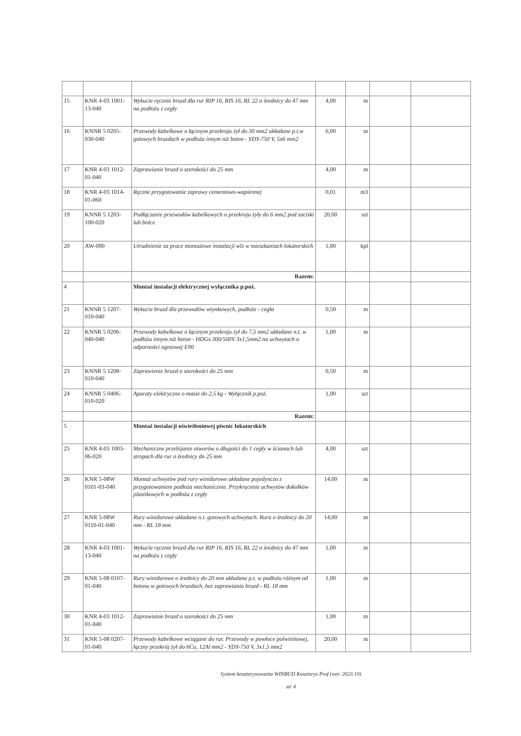| 15 | KNR 4-03 1001-13-040 | Wykucie ręcznie bruzd dla rur RIP 16, RIS 16, RL 22 o średnicy do 47 mm na podłożu z cegły | 4,00 | m | | |
| 16 | KNNR 5 0205-030-040 | Przewody kabelkowe o łącznym przekroju żył do 30 mm2 układane p.t.w gotowych bruzdach w podłożu innym niż beton - YDY-750 V, 5x6 mm2 | 6,00 | m | | |
| 17 | KNR 4-03 1012-01-040 | Zaprawianie bruzd o szerokości do 25 mm | 4,00 | m | | |
| 18 | KNR 4-03 1014-01-060 | Ręczne przygotowanie zaprawy cementowo-wapiennej | 0,01 | m3 | | |
| 19 | KNNR 5 1203-100-020 | Podłączanie przewodów kabelkowych o przekroju żyły do 6 mm2 pod zaciski lub bolce | 20,00 | szt | | |
| 20 | AW-090 | Utrudnienie za prace montażowe instalacji wlz w mieszkaniach lokatorskich | 1,00 | kpl | | |
| | | Razem: | | | | |
| 4 | | Montaż instalacji elektrycznej wyłącznika p.poż. | | | | |
| 21 | KNNR 5 1207-010-040 | Wykucie bruzd dla przewodów wtynkowych, podłoże - cegła | 0,50 | m | | |
| 22 | KNNR 5 0206-040-040 | Przewody kabelkowe o łącznym przekroju żył do 7,5 mm2 układane n.t. w podłożu innym niż beton - HDGs 300/500V 3x1,5mm2 na uchwytach o odporności ogniowej E90 | 1,00 | m | | |
| 23 | KNNR 5 1208-010-040 | Zaprawienie bruzd o szerokości do 25 mm | 0,50 | m | | |
| 24 | KNNR 5 0406-010-020 | Aparaty elektryczne o masie do 2,5 kg - Wyłącznik p.poż. | 1,00 | szt | | |
| | | Razem: | | | | |
| 5 | | Montaż instalacji oświetleniowej piwnic lokatorskich | | | | |
| 25 | KNR 4-03 1003-06-020 | Mechaniczne przebijanie otworów o długości do 1 cegły w ścianach lub stropach dla rur o średnicy do 25 mm | 4,00 | szt | | |
| 26 | KNR 5-08W 0101-03-040 | Montaż uchwytów pod rury winidurowe układane pojedynczo z przygotowaniem podłoża mechanicznie. Przykręcenie uchwytów dokołków plastikowych w podłożu z cegły | 14,00 | m | | |
| 27 | KNR 5-08W 0110-01-040 | Rury winidurowe układane n.t. gotowych uchwytach. Rura o średnicy do 20 mm - RL 18 mm | 14,00 | m | | |
| 28 | KNR 4-03 1001-13-040 | Wykucie ręcznie bruzd dla rur RIP 16, RIS 16, RL 22 o średnicy do 47 mm na podłożu z cegły | 1,00 | m | | |
| 29 | KNR 5-08 0107-01-040 | Rury winidurowe o średnicy do 20 mm układane p.t. w podłożu różnym od betonu w gotowych bruzdach, bez zaprawiania bruzd - RL 18 mm | 1,00 | m | | |
| 30 | KNR 4-03 1012-01-040 | Zaprawianie bruzd o szerokości do 25 mm | 1,00 | m | | |
| 31 | KNR 5-08 0207-01-040 | Przewody kabelkowe wciągane do rur. Przewody w powłoce polwinitowej, łączny przekrój żył do 6Cu, 12Al mm2 - YDY-750 V, 3x1,5 mm2 | 20,00 | m | | |
System kosztorysowania WINBUD Kosztorys Prof (wer. 2023.10)
str 4